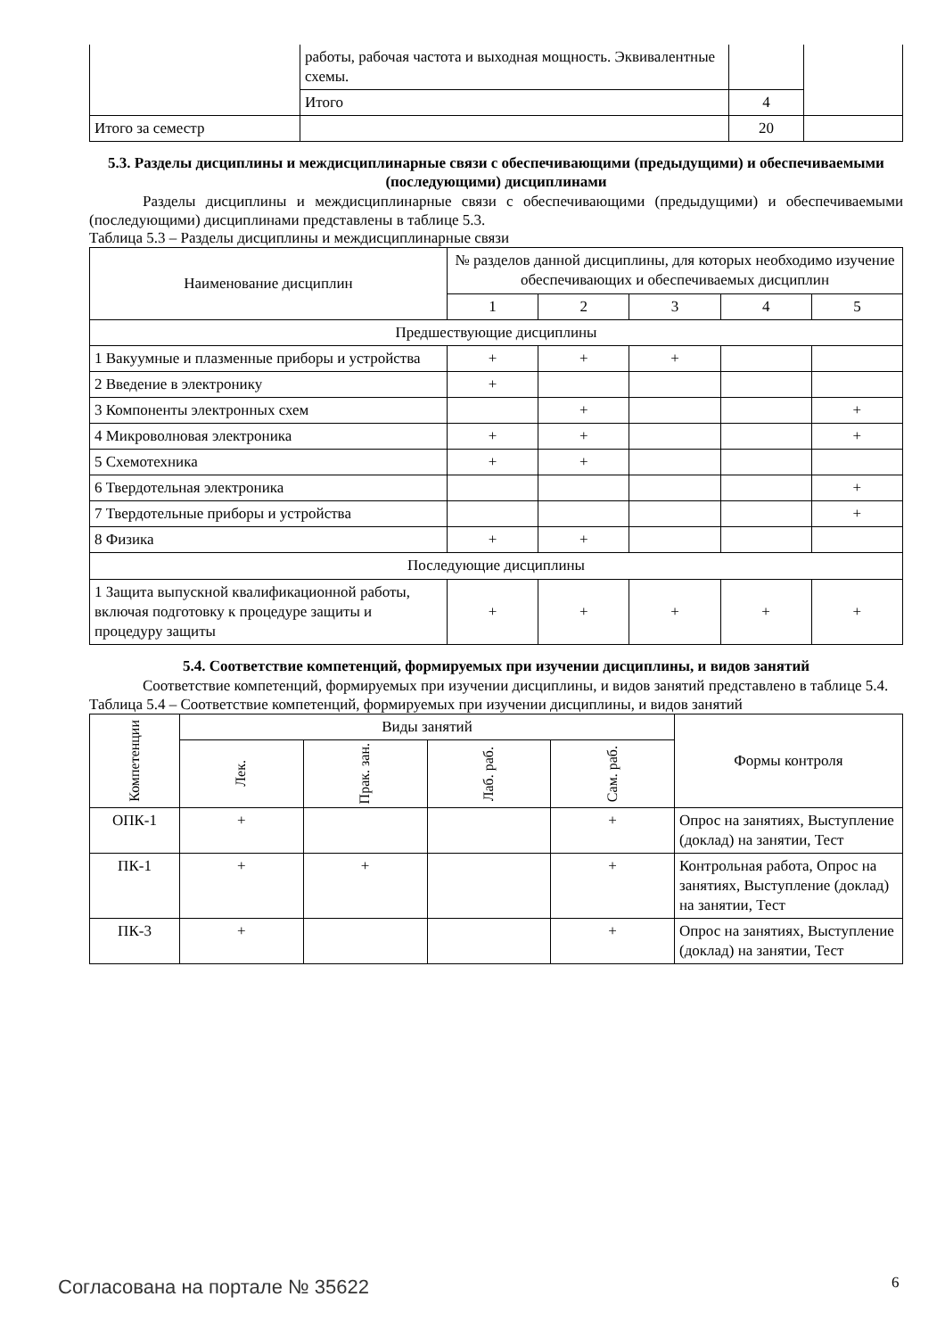| | работы, рабочая частота и выходная мощность. Эквивалентные схемы. | | |
| | Итого | 4 | |
| Итого за семестр | | 20 | |
5.3. Разделы дисциплины и междисциплинарные связи с обеспечивающими (предыдущими) и обеспечиваемыми (последующими) дисциплинами
Разделы дисциплины и междисциплинарные связи с обеспечивающими (предыдущими) и обеспечиваемыми (последующими) дисциплинами представлены в таблице 5.3.
Таблица 5.3 – Разделы дисциплины и междисциплинарные связи
| Наименование дисциплин | № разделов данной дисциплины, для которых необходимо изучение обеспечивающих и обеспечиваемых дисциплин | | | | |
| --- | --- | --- | --- | --- | --- |
| | 1 | 2 | 3 | 4 | 5 |
| Предшествующие дисциплины | | | | | |
| 1 Вакуумные и плазменные приборы и устройства | + | + | + | | |
| 2 Введение в электронику | + | | | | |
| 3 Компоненты электронных схем | | + | | | + |
| 4 Микроволновая электроника | + | + | | | + |
| 5 Схемотехника | + | + | | | |
| 6 Твердотельная электроника | | | | | + |
| 7 Твердотельные приборы и устройства | | | | | + |
| 8 Физика | + | + | | | |
| Последующие дисциплины | | | | | |
| 1 Защита выпускной квалификационной работы, включая подготовку к процедуре защиты и процедуру защиты | + | + | + | + | + |
5.4. Соответствие компетенций, формируемых при изучении дисциплины, и видов занятий
Соответствие компетенций, формируемых при изучении дисциплины, и видов занятий представлено в таблице 5.4.
Таблица 5.4 – Соответствие компетенций, формируемых при изучении дисциплины, и видов занятий
| Компетенции | Виды занятий | | | | Формы контроля |
| --- | --- | --- | --- | --- | --- |
| | Лек. | Прак. зан. | Лаб. раб. | Сам. раб. | |
| ОПК-1 | + | | | + | Опрос на занятиях, Выступление (доклад) на занятии, Тест |
| ПК-1 | + | + | | + | Контрольная работа, Опрос на занятиях, Выступление (доклад) на занятии, Тест |
| ПК-3 | + | | | + | Опрос на занятиях, Выступление (доклад) на занятии, Тест |
Согласована на портале № 35622 6